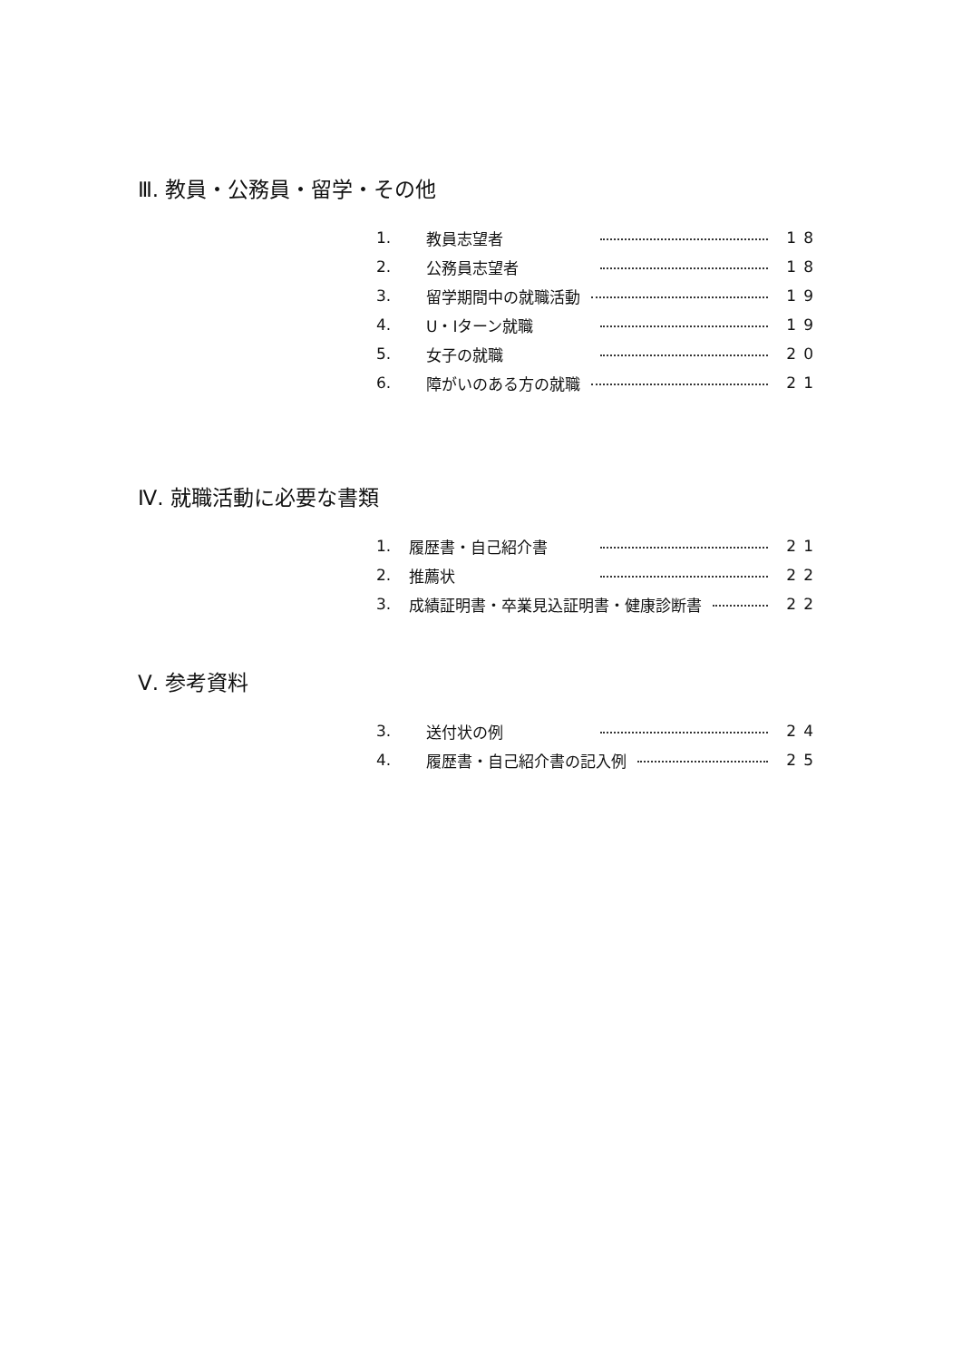Ⅲ. 教員・公務員・留学・その他
1. 教員志望者 18
2. 公務員志望者 18
3. 留学期間中の就職活動 19
4. U・Iターン就職 19
5. 女子の就職 20
6. 障がいのある方の就職 21
Ⅳ. 就職活動に必要な書類
1. 履歴書・自己紹介書 21
2. 推薦状 22
3. 成績証明書・卒業見込証明書・健康診断書 22
Ⅴ. 参考資料
3. 送付状の例 24
4. 履歴書・自己紹介書の記入例 25